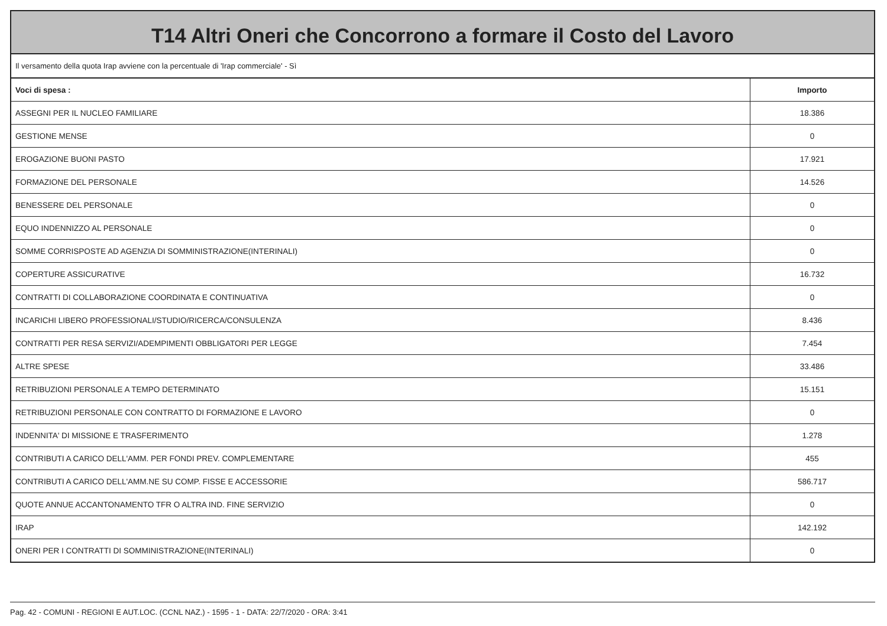T14 Altri Oneri che Concorrono a formare il Costo del Lavoro
Il versamento della quota Irap avviene con la percentuale di 'Irap commerciale' - Sì
| Voci di spesa : | Importo |
| --- | --- |
| ASSEGNI PER IL NUCLEO FAMILIARE | 18.386 |
| GESTIONE MENSE | 0 |
| EROGAZIONE BUONI PASTO | 17.921 |
| FORMAZIONE DEL PERSONALE | 14.526 |
| BENESSERE DEL PERSONALE | 0 |
| EQUO INDENNIZZO AL PERSONALE | 0 |
| SOMME CORRISPOSTE AD AGENZIA DI SOMMINISTRAZIONE(INTERINALI) | 0 |
| COPERTURE ASSICURATIVE | 16.732 |
| CONTRATTI DI COLLABORAZIONE COORDINATA E CONTINUATIVA | 0 |
| INCARICHI LIBERO PROFESSIONALI/STUDIO/RICERCA/CONSULENZA | 8.436 |
| CONTRATTI PER RESA SERVIZI/ADEMPIMENTI OBBLIGATORI PER LEGGE | 7.454 |
| ALTRE SPESE | 33.486 |
| RETRIBUZIONI PERSONALE A TEMPO DETERMINATO | 15.151 |
| RETRIBUZIONI PERSONALE CON CONTRATTO DI FORMAZIONE E LAVORO | 0 |
| INDENNITA' DI MISSIONE E TRASFERIMENTO | 1.278 |
| CONTRIBUTI A CARICO DELL'AMM. PER FONDI PREV. COMPLEMENTARE | 455 |
| CONTRIBUTI A CARICO DELL'AMM.NE SU COMP. FISSE E ACCESSORIE | 586.717 |
| QUOTE ANNUE ACCANTONAMENTO TFR O ALTRA IND. FINE SERVIZIO | 0 |
| IRAP | 142.192 |
| ONERI PER I CONTRATTI DI SOMMINISTRAZIONE(INTERINALI) | 0 |
Pag. 42 - COMUNI - REGIONI E AUT.LOC. (CCNL NAZ.) - 1595 - 1 - DATA: 22/7/2020 - ORA: 3:41